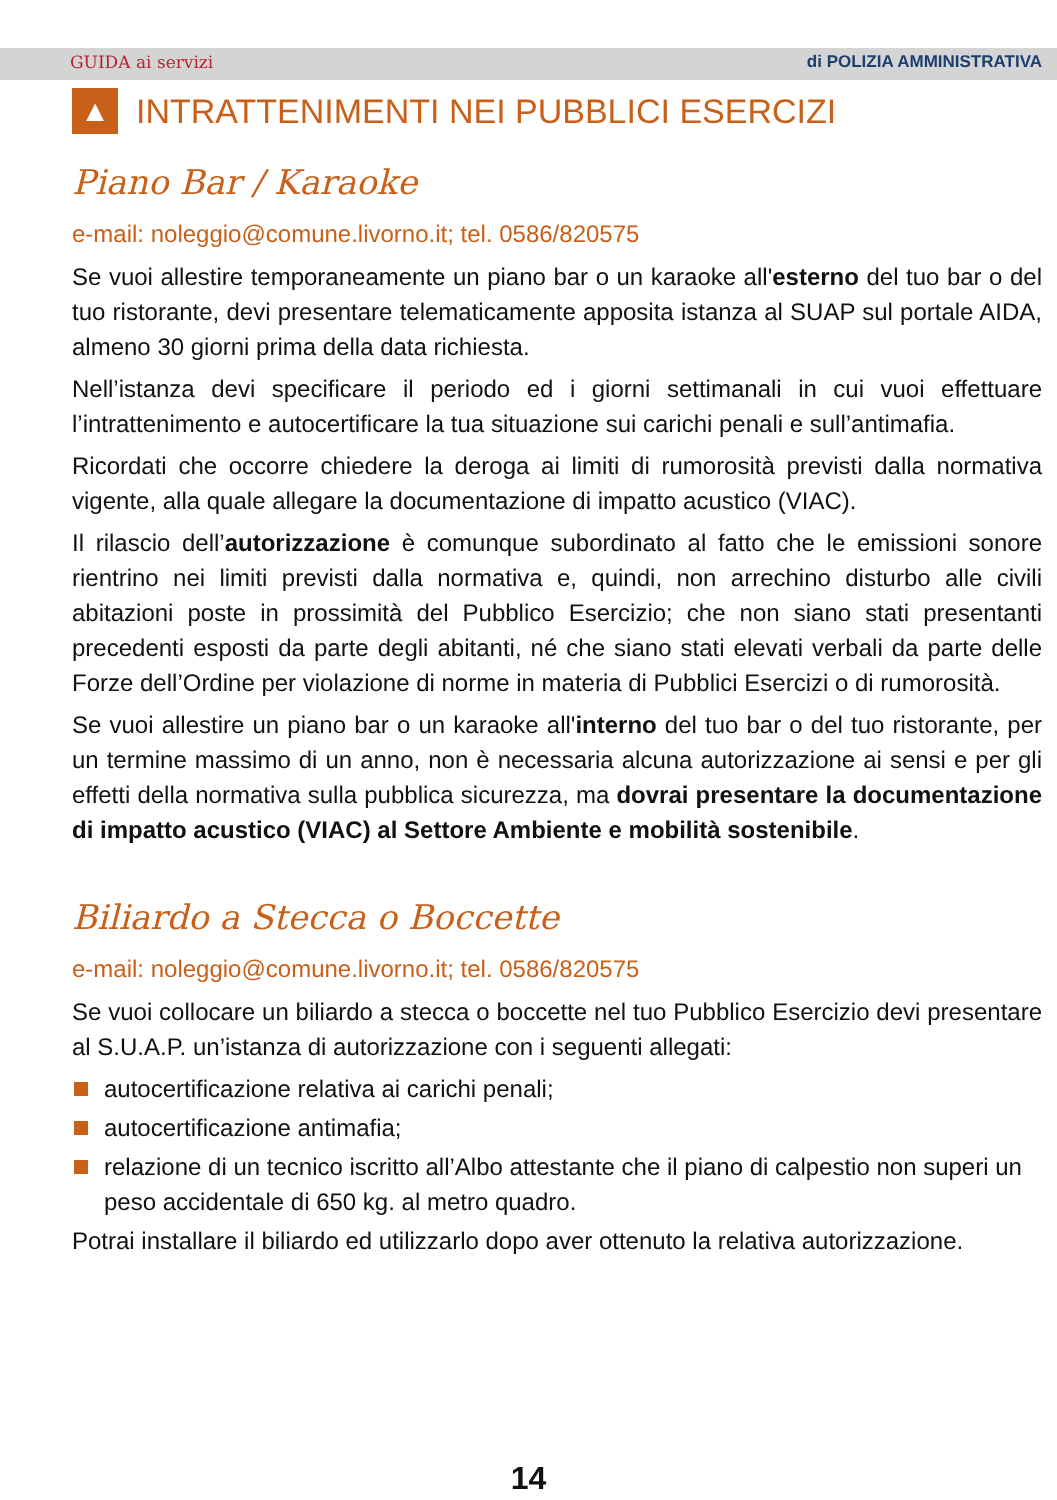GUIDA ai servizi di POLIZIA AMMINISTRATIVA
▲ INTRATTENIMENTI NEI PUBBLICI ESERCIZI
Piano Bar / Karaoke
e-mail: noleggio@comune.livorno.it; tel. 0586/820575
Se vuoi allestire temporaneamente un piano bar o un karaoke all'esterno del tuo bar o del tuo ristorante, devi presentare telematicamente apposita istanza al SUAP sul portale AIDA, almeno 30 giorni prima della data richiesta.
Nell’istanza devi specificare il periodo ed i giorni settimanali in cui vuoi effettuare l’intrattenimento e autocertificare la tua situazione sui carichi penali e sull’antimafia.
Ricordati che occorre chiedere la deroga ai limiti di rumorosità previsti dalla normativa vigente, alla quale allegare la documentazione di impatto acustico (VIAC).
Il rilascio dell’autorizzazione è comunque subordinato al fatto che le emissioni sonore rientrino nei limiti previsti dalla normativa e, quindi, non arrechino disturbo alle civili abitazioni poste in prossimità del Pubblico Esercizio; che non siano stati presentanti precedenti esposti da parte degli abitanti, né che siano stati elevati verbali da parte delle Forze dell’Ordine per violazione di norme in materia di Pubblici Esercizi o di rumorosità.
Se vuoi allestire un piano bar o un karaoke all'interno del tuo bar o del tuo ristorante, per un termine massimo di un anno, non è necessaria alcuna autorizzazione ai sensi e per gli effetti della normativa sulla pubblica sicurezza, ma dovrai presentare la documentazione di impatto acustico (VIAC) al Settore Ambiente e mobilità sostenibile.
Biliardo a Stecca o Boccette
e-mail: noleggio@comune.livorno.it; tel. 0586/820575
Se vuoi collocare un biliardo a stecca o boccette nel tuo Pubblico Esercizio devi presentare al S.U.A.P. un’istanza di autorizzazione con i seguenti allegati:
autocertificazione relativa ai carichi penali;
autocertificazione antimafia;
relazione di un tecnico iscritto all’Albo attestante che il piano di calpestio non superi un peso accidentale di 650 kg. al metro quadro.
Potrai installare il biliardo ed utilizzarlo dopo aver ottenuto la relativa autorizzazione.
14